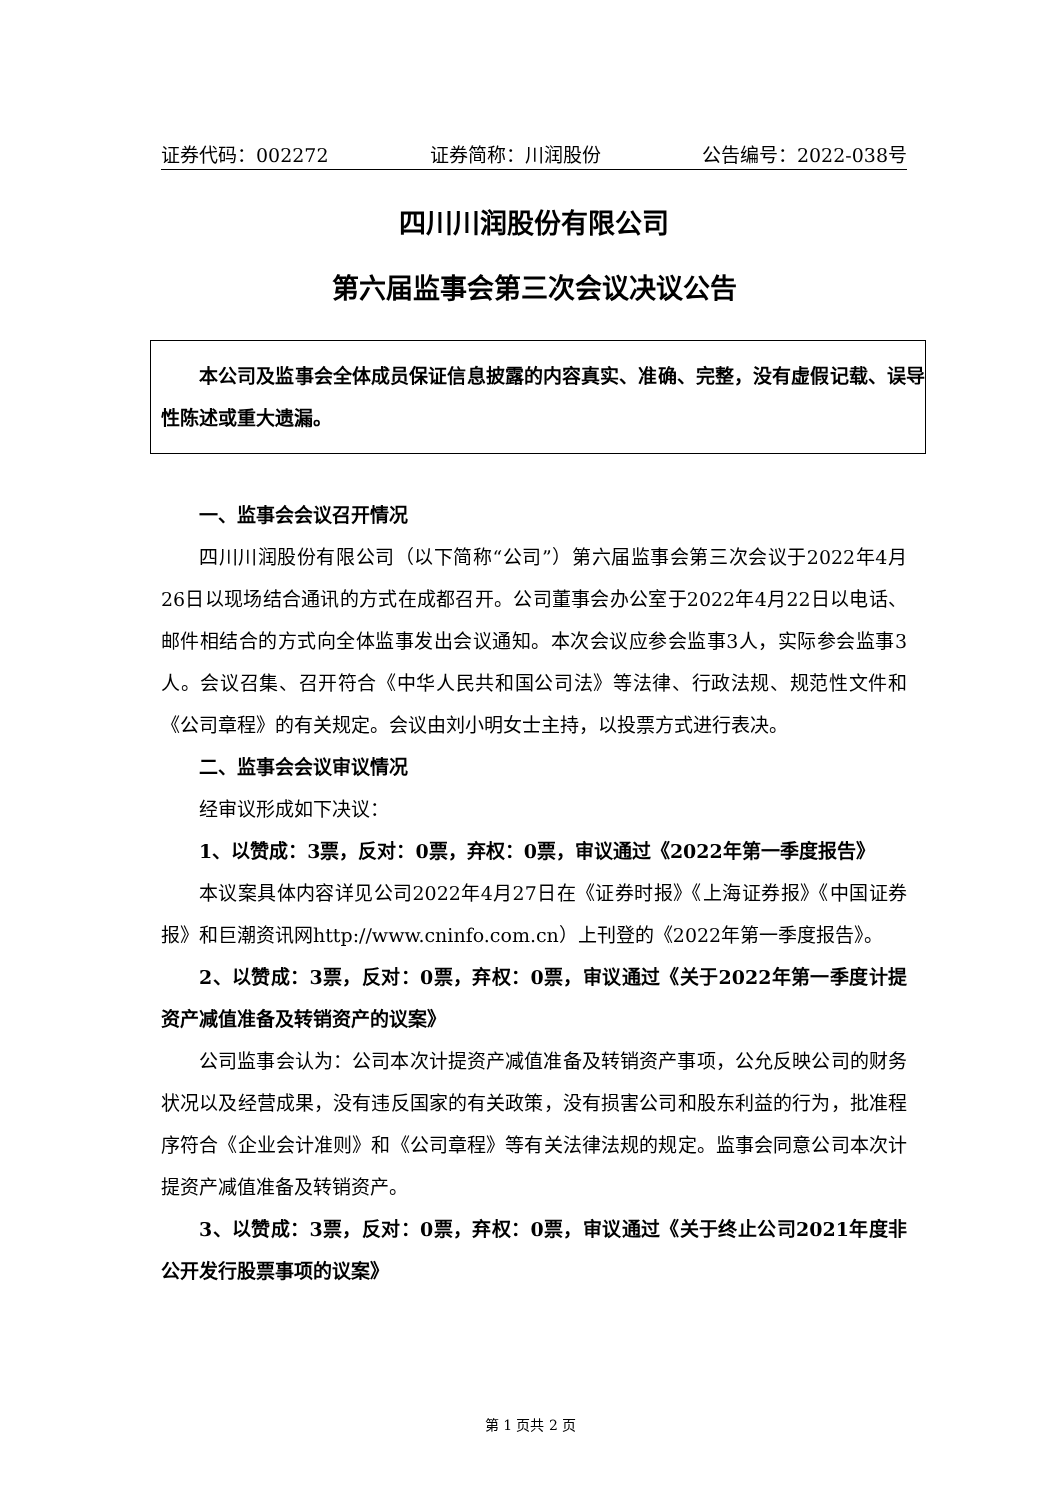证券代码：002272 证券简称：川润股份 公告编号：2022-038号
四川川润股份有限公司
第六届监事会第三次会议决议公告
本公司及监事会全体成员保证信息披露的内容真实、准确、完整，没有虚假记载、误导性陈述或重大遗漏。
一、监事会会议召开情况
四川川润股份有限公司（以下简称“公司”）第六届监事会第三次会议于2022年4月26日以现场结合通讯的方式在成都召开。公司董事会办公室于2022年4月22日以电话、邮件相结合的方式向全体监事发出会议通知。本次会议应参会监事3人，实际参会监事3人。会议召集、召开符合《中华人民共和国公司法》等法律、行政法规、规范性文件和《公司章程》的有关规定。会议由刘小明女士主持，以投票方式进行表决。
二、监事会会议审议情况
经审议形成如下决议：
1、以赞成：3票，反对：0票，弃权：0票，审议通过《2022年第一季度报告》
本议案具体内容详见公司2022年4月27日在《证券时报》《上海证券报》《中国证券报》和巨潮资讯网http://www.cninfo.com.cn）上刊登的《2022年第一季度报告》。
2、以赞成：3票，反对：0票，弃权：0票，审议通过《关于2022年第一季度计提资产减值准备及转销资产的议案》
公司监事会认为：公司本次计提资产减值准备及转销资产事项，公允反映公司的财务状况以及经营成果，没有违反国家的有关政策，没有损害公司和股东利益的行为，批准程序符合《企业会计准则》和《公司章程》等有关法律法规的规定。监事会同意公司本次计提资产减值准备及转销资产。
3、以赞成：3票，反对：0票，弃权：0票，审议通过《关于终止公司2021年度非公开发行股票事项的议案》
第 1 页共 2 页